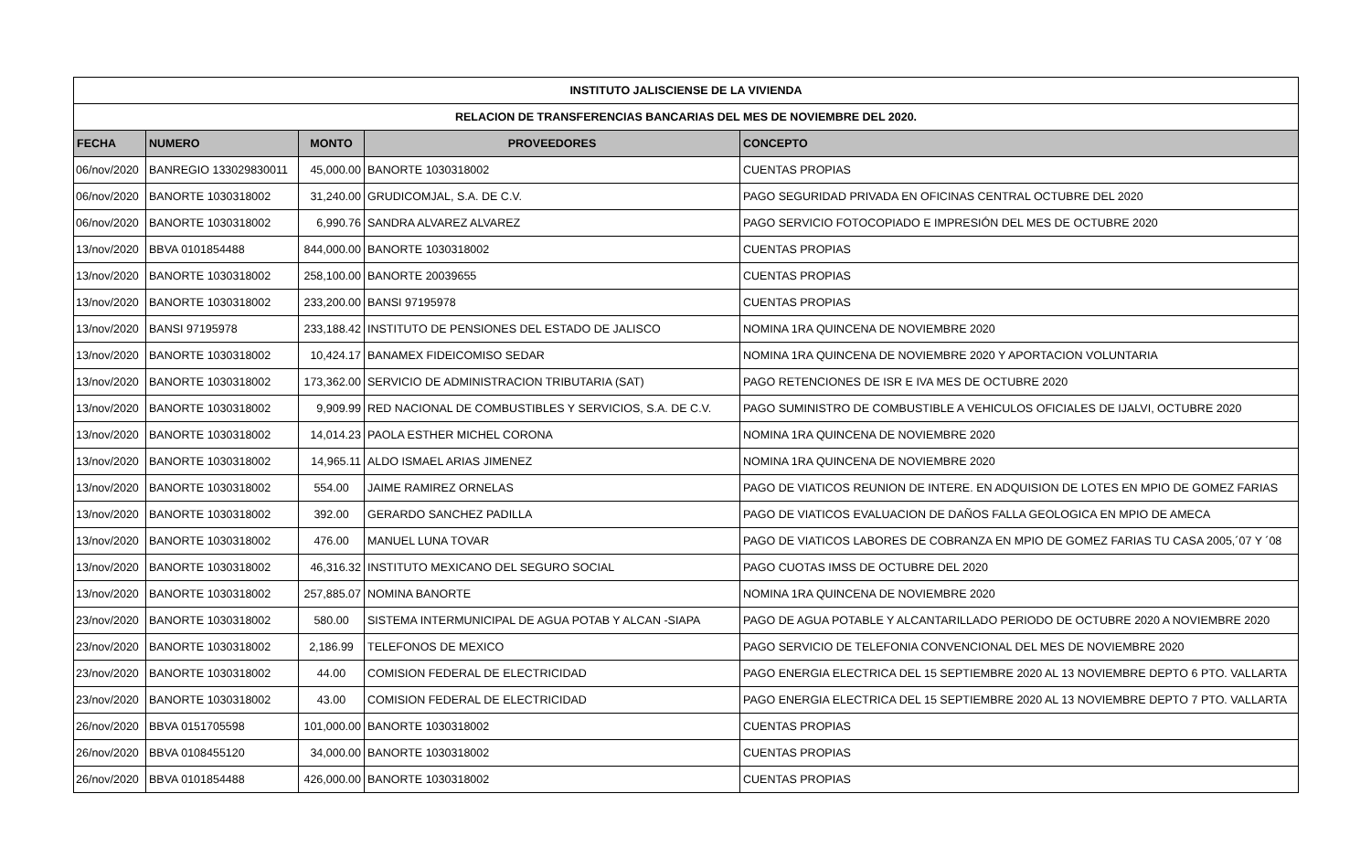| INSTITUTO JALISCIENSE DE LA VIVIENDA | | | | |
| RELACION DE TRANSFERENCIAS BANCARIAS DEL MES DE NOVIEMBRE DEL 2020. | | | | |
| FECHA | NUMERO | MONTO | PROVEEDORES | CONCEPTO |
| 06/nov/2020 | BANREGIO 133029830011 | 45,000.00 | BANORTE 1030318002 | CUENTAS PROPIAS |
| 06/nov/2020 | BANORTE 1030318002 | 31,240.00 | GRUDICOMJAL, S.A. DE C.V. | PAGO SEGURIDAD PRIVADA EN OFICINAS CENTRAL OCTUBRE DEL 2020 |
| 06/nov/2020 | BANORTE 1030318002 | 6,990.76 | SANDRA ALVAREZ ALVAREZ | PAGO SERVICIO FOTOCOPIADO E IMPRESIÓN DEL MES DE OCTUBRE 2020 |
| 13/nov/2020 | BBVA 0101854488 | 844,000.00 | BANORTE 1030318002 | CUENTAS PROPIAS |
| 13/nov/2020 | BANORTE 1030318002 | 258,100.00 | BANORTE 20039655 | CUENTAS PROPIAS |
| 13/nov/2020 | BANORTE 1030318002 | 233,200.00 | BANSI 97195978 | CUENTAS PROPIAS |
| 13/nov/2020 | BANSI 97195978 | 233,188.42 | INSTITUTO DE PENSIONES DEL ESTADO DE JALISCO | NOMINA 1RA QUINCENA DE NOVIEMBRE 2020 |
| 13/nov/2020 | BANORTE 1030318002 | 10,424.17 | BANAMEX FIDEICOMISO SEDAR | NOMINA 1RA QUINCENA DE NOVIEMBRE 2020 Y APORTACION VOLUNTARIA |
| 13/nov/2020 | BANORTE 1030318002 | 173,362.00 | SERVICIO DE ADMINISTRACION TRIBUTARIA (SAT) | PAGO RETENCIONES DE ISR E IVA MES DE OCTUBRE 2020 |
| 13/nov/2020 | BANORTE 1030318002 | 9,909.99 | RED NACIONAL DE COMBUSTIBLES Y SERVICIOS, S.A. DE C.V. | PAGO SUMINISTRO DE COMBUSTIBLE A VEHICULOS OFICIALES DE IJALVI, OCTUBRE 2020 |
| 13/nov/2020 | BANORTE 1030318002 | 14,014.23 | PAOLA ESTHER MICHEL CORONA | NOMINA 1RA QUINCENA DE NOVIEMBRE 2020 |
| 13/nov/2020 | BANORTE 1030318002 | 14,965.11 | ALDO ISMAEL ARIAS JIMENEZ | NOMINA 1RA QUINCENA DE NOVIEMBRE 2020 |
| 13/nov/2020 | BANORTE 1030318002 | 554.00 | JAIME RAMIREZ ORNELAS | PAGO DE VIATICOS REUNION DE INTERE. EN ADQUISION DE LOTES EN MPIO DE GOMEZ FARIAS |
| 13/nov/2020 | BANORTE 1030318002 | 392.00 | GERARDO SANCHEZ PADILLA | PAGO DE VIATICOS EVALUACION DE DAÑOS FALLA GEOLOGICA EN MPIO DE AMECA |
| 13/nov/2020 | BANORTE 1030318002 | 476.00 | MANUEL LUNA TOVAR | PAGO DE VIATICOS LABORES DE COBRANZA EN MPIO DE GOMEZ FARIAS TU CASA 2005,´07 Y ´08 |
| 13/nov/2020 | BANORTE 1030318002 | 46,316.32 | INSTITUTO MEXICANO DEL SEGURO SOCIAL | PAGO CUOTAS IMSS DE OCTUBRE DEL 2020 |
| 13/nov/2020 | BANORTE 1030318002 | 257,885.07 | NOMINA BANORTE | NOMINA 1RA QUINCENA DE NOVIEMBRE 2020 |
| 23/nov/2020 | BANORTE 1030318002 | 580.00 | SISTEMA INTERMUNICIPAL DE AGUA POTAB Y ALCAN -SIAPA | PAGO DE AGUA POTABLE Y ALCANTARILLADO PERIODO DE OCTUBRE 2020 A NOVIEMBRE 2020 |
| 23/nov/2020 | BANORTE 1030318002 | 2,186.99 | TELEFONOS DE MEXICO | PAGO SERVICIO DE TELEFONIA CONVENCIONAL DEL MES DE NOVIEMBRE 2020 |
| 23/nov/2020 | BANORTE 1030318002 | 44.00 | COMISION FEDERAL DE ELECTRICIDAD | PAGO ENERGIA ELECTRICA DEL 15 SEPTIEMBRE 2020 AL 13 NOVIEMBRE DEPTO 6 PTO. VALLARTA |
| 23/nov/2020 | BANORTE 1030318002 | 43.00 | COMISION FEDERAL DE ELECTRICIDAD | PAGO ENERGIA ELECTRICA DEL 15 SEPTIEMBRE 2020 AL 13 NOVIEMBRE DEPTO 7 PTO. VALLARTA |
| 26/nov/2020 | BBVA 0151705598 | 101,000.00 | BANORTE 1030318002 | CUENTAS PROPIAS |
| 26/nov/2020 | BBVA 0108455120 | 34,000.00 | BANORTE 1030318002 | CUENTAS PROPIAS |
| 26/nov/2020 | BBVA 0101854488 | 426,000.00 | BANORTE 1030318002 | CUENTAS PROPIAS |